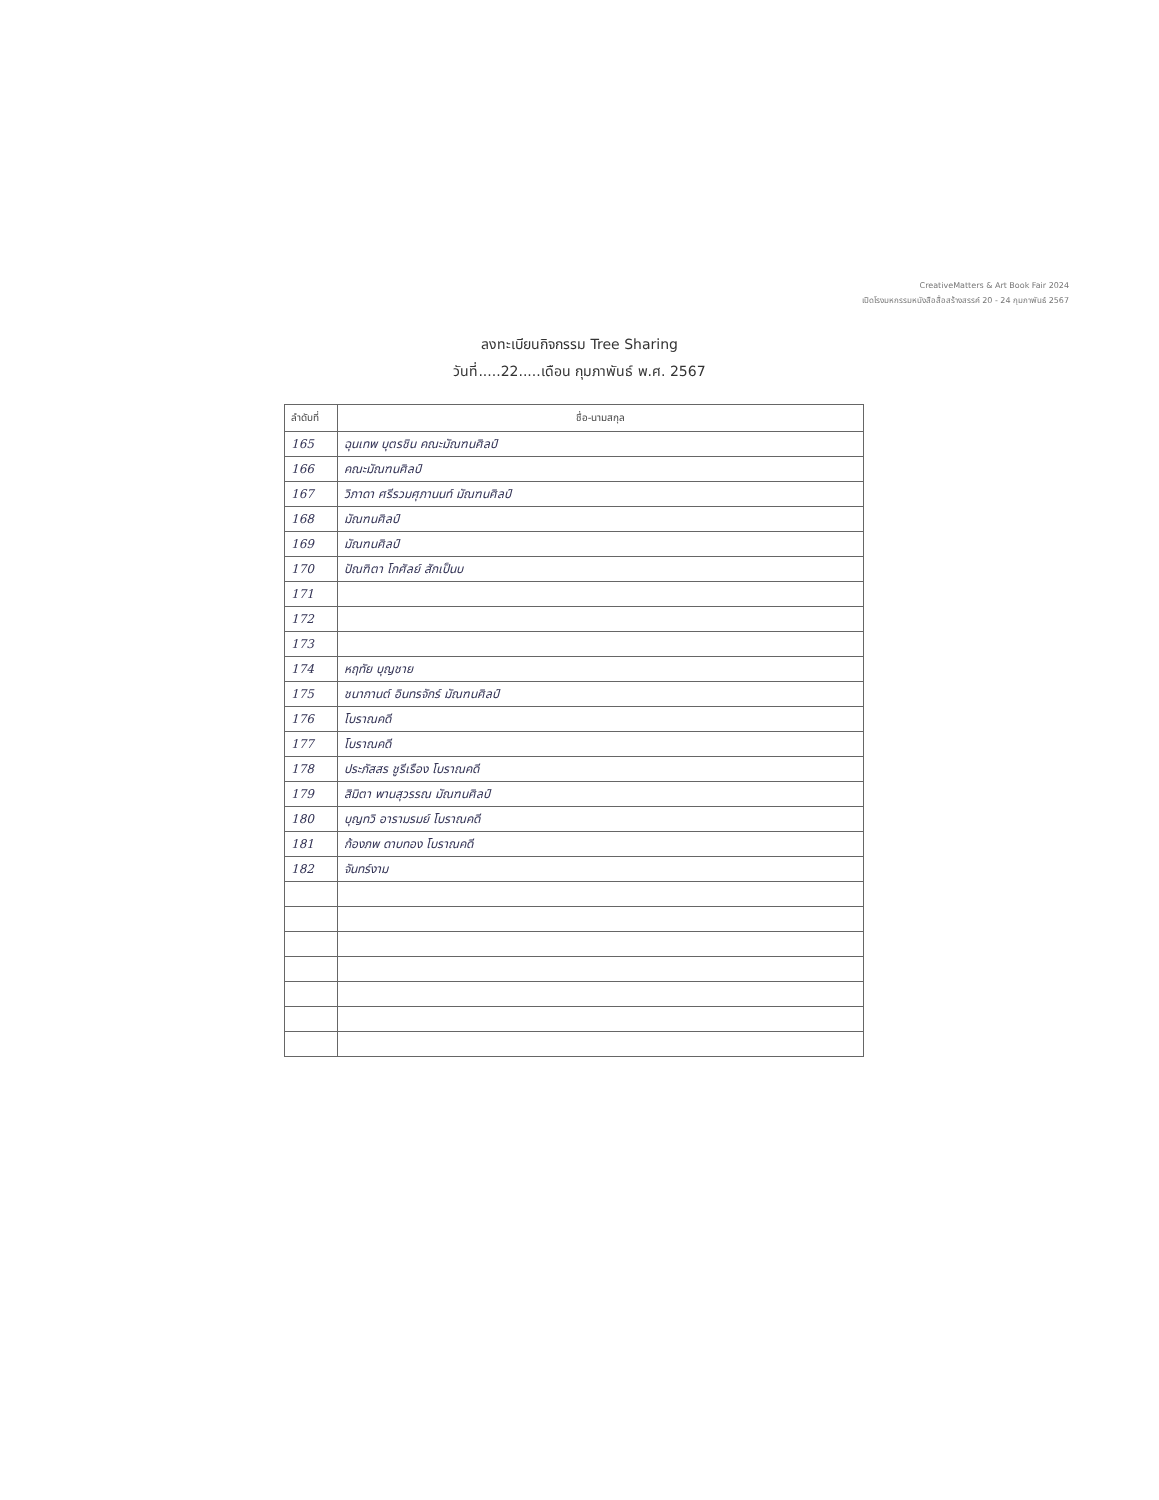CreativeMatters & Art Book Fair 2024
เปิดโรงมหกรรมหนังสือสื่อสร้างสรรค์ 20 - 24 กุมภาพันธ์ 2567
ลงทะเบียนกิจกรรม Tree Sharing
วันที่.....22.....เดือน กุมภาพันธ์ พ.ศ. 2567
| ลำดับที่ | ชื่อ-นามสกุล |
| --- | --- |
| 165 | ฉุนเทพ บุตรชิน คณะมัณฑนศิลป์ |
| 166 | คณะมัณฑนศิลป์ |
| 167 | วิภาดา ศรีรวมศุภานนท์ มัณฑนศิลป์ |
| 168 | มัณฑนศิลป์ |
| 169 | มัณฑนศิลป์ |
| 170 | ปัณฑิตา โกศัลย์ สักเป็นบ |
| 171 | |
| 172 | |
| 173 | |
| 174 | หฤทัย บุญชาย |
| 175 | ชนากานต์ อินทรจักร์ มัณฑนศิลป์ |
| 176 | โบราณคดี |
| 177 | โบราณคดี |
| 178 | ประภัสสร ชูรีเรือง โบราณคดี |
| 179 | สิมิตา พานสุวรรณ มัณฑนศิลป์ |
| 180 | บุญทวิ อารามรมย์ โบราณคดี |
| 181 | ก้องภพ ดาบทอง โบราณคดี |
| 182 | จันทร์งาม |